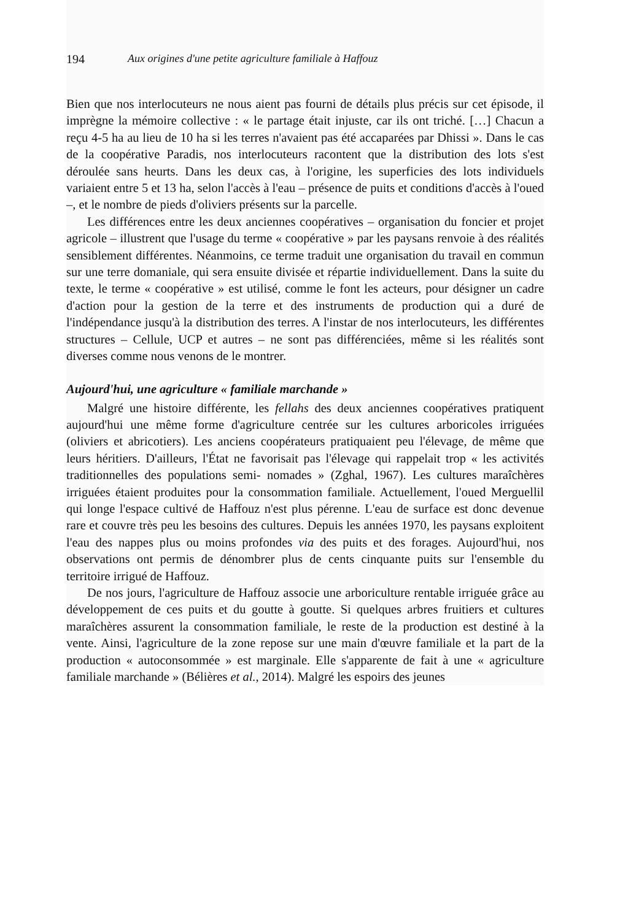194 Aux origines d'une petite agriculture familiale à Haffouz
Bien que nos interlocuteurs ne nous aient pas fourni de détails plus précis sur cet épisode, il imprègne la mémoire collective : « le partage était injuste, car ils ont triché. […] Chacun a reçu 4-5 ha au lieu de 10 ha si les terres n'avaient pas été accaparées par Dhissi ». Dans le cas de la coopérative Paradis, nos interlocuteurs racontent que la distribution des lots s'est déroulée sans heurts. Dans les deux cas, à l'origine, les superficies des lots individuels variaient entre 5 et 13 ha, selon l'accès à l'eau – présence de puits et conditions d'accès à l'oued –, et le nombre de pieds d'oliviers présents sur la parcelle.
Les différences entre les deux anciennes coopératives – organisation du foncier et projet agricole – illustrent que l'usage du terme « coopérative » par les paysans renvoie à des réalités sensiblement différentes. Néanmoins, ce terme traduit une organisation du travail en commun sur une terre domaniale, qui sera ensuite divisée et répartie individuellement. Dans la suite du texte, le terme « coopérative » est utilisé, comme le font les acteurs, pour désigner un cadre d'action pour la gestion de la terre et des instruments de production qui a duré de l'indépendance jusqu'à la distribution des terres. A l'instar de nos interlocuteurs, les différentes structures – Cellule, UCP et autres – ne sont pas différenciées, même si les réalités sont diverses comme nous venons de le montrer.
Aujourd'hui, une agriculture « familiale marchande »
Malgré une histoire différente, les fellahs des deux anciennes coopératives pratiquent aujourd'hui une même forme d'agriculture centrée sur les cultures arboricoles irriguées (oliviers et abricotiers). Les anciens coopérateurs pratiquaient peu l'élevage, de même que leurs héritiers. D'ailleurs, l'État ne favorisait pas l'élevage qui rappelait trop « les activités traditionnelles des populations semi- nomades » (Zghal, 1967). Les cultures maraîchères irriguées étaient produites pour la consommation familiale. Actuellement, l'oued Merguellil qui longe l'espace cultivé de Haffouz n'est plus pérenne. L'eau de surface est donc devenue rare et couvre très peu les besoins des cultures. Depuis les années 1970, les paysans exploitent l'eau des nappes plus ou moins profondes via des puits et des forages. Aujourd'hui, nos observations ont permis de dénombrer plus de cents cinquante puits sur l'ensemble du territoire irrigué de Haffouz.
De nos jours, l'agriculture de Haffouz associe une arboriculture rentable irriguée grâce au développement de ces puits et du goutte à goutte. Si quelques arbres fruitiers et cultures maraîchères assurent la consommation familiale, le reste de la production est destiné à la vente. Ainsi, l'agriculture de la zone repose sur une main d'œuvre familiale et la part de la production « autoconsommée » est marginale. Elle s'apparente de fait à une « agriculture familiale marchande » (Bélières et al., 2014). Malgré les espoirs des jeunes